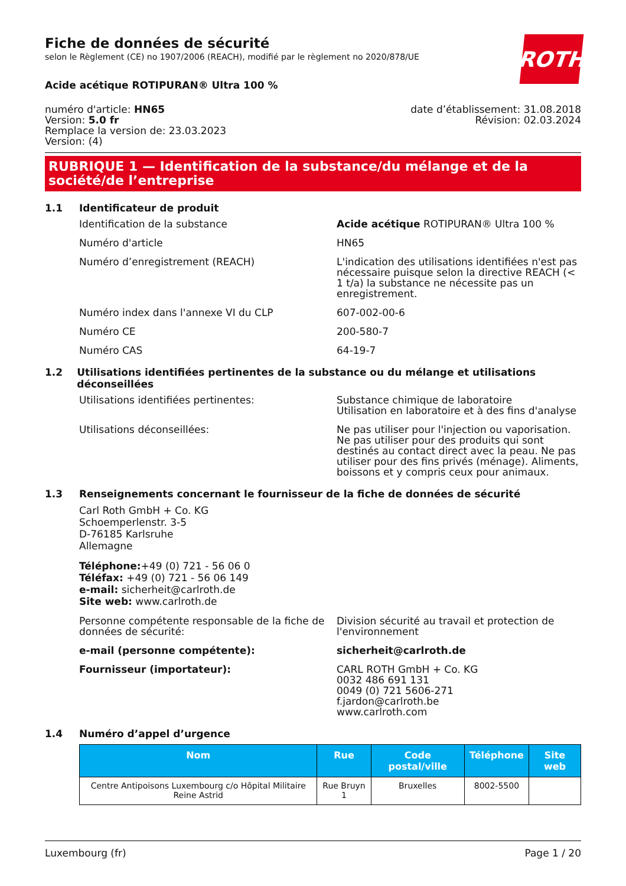ROTH
Fiche de données de sécurité
selon le Règlement (CE) no 1907/2006 (REACH), modifié par le règlement no 2020/878/UE
Acide acétique ROTIPURAN® Ultra 100 %
numéro d'article: HN65
Version: 5.0 fr
Remplace la version de: 23.03.2023
Version: (4)
date d’établissement: 31.08.2018
Révision: 02.03.2024
RUBRIQUE 1 — Identification de la substance/du mélange et de la société/de l’entreprise
1.1 Identificateur de produit
Identification de la substance Acide acétique ROTIPURAN® Ultra 100 %
Numéro d'article HN65
Numéro d’enregistrement (REACH) L'indication des utilisations identifiées n'est pas nécessaire puisque selon la directive REACH (< 1 t/a) la substance ne nécessite pas un enregistrement.
Numéro index dans l'annexe VI du CLP 607-002-00-6
Numéro CE 200-580-7
Numéro CAS 64-19-7
1.2 Utilisations identifiées pertinentes de la substance ou du mélange et utilisations déconseillées
Utilisations identifiées pertinentes: Substance chimique de laboratoire
Utilisation en laboratoire et à des fins d'analyse
Utilisations déconseillées: Ne pas utiliser pour l'injection ou vaporisation. Ne pas utiliser pour des produits qui sont destinés au contact direct avec la peau. Ne pas utiliser pour des fins privés (ménage). Aliments, boissons et y compris ceux pour animaux.
1.3 Renseignements concernant le fournisseur de la fiche de données de sécurité
Carl Roth GmbH + Co. KG
Schoemperlenstr. 3-5
D-76185 Karlsruhe
Allemagne
Téléphone:+49 (0) 721 - 56 06 0
Téléfax: +49 (0) 721 - 56 06 149
e-mail: sicherheit@carlroth.de
Site web: www.carlroth.de
Personne compétente responsable de la fiche de données de sécurité:
Division sécurité au travail et protection de l'environnement
e-mail (personne compétente): sicherheit@carlroth.de
Fournisseur (importateur): CARL ROTH GmbH + Co. KG
0032 486 691 131
0049 (0) 721 5606-271
f.jardon@carlroth.be
www.carlroth.com
1.4 Numéro d’appel d’urgence
| Nom | Rue | Code postal/ville | Téléphone | Site web |
| --- | --- | --- | --- | --- |
| Centre Antipoisons Luxembourg c/o Hôpital Militaire Reine Astrid | Rue Bruyn 1 | Bruxelles | 8002-5500 | |
Luxembourg (fr) Page 1 / 20